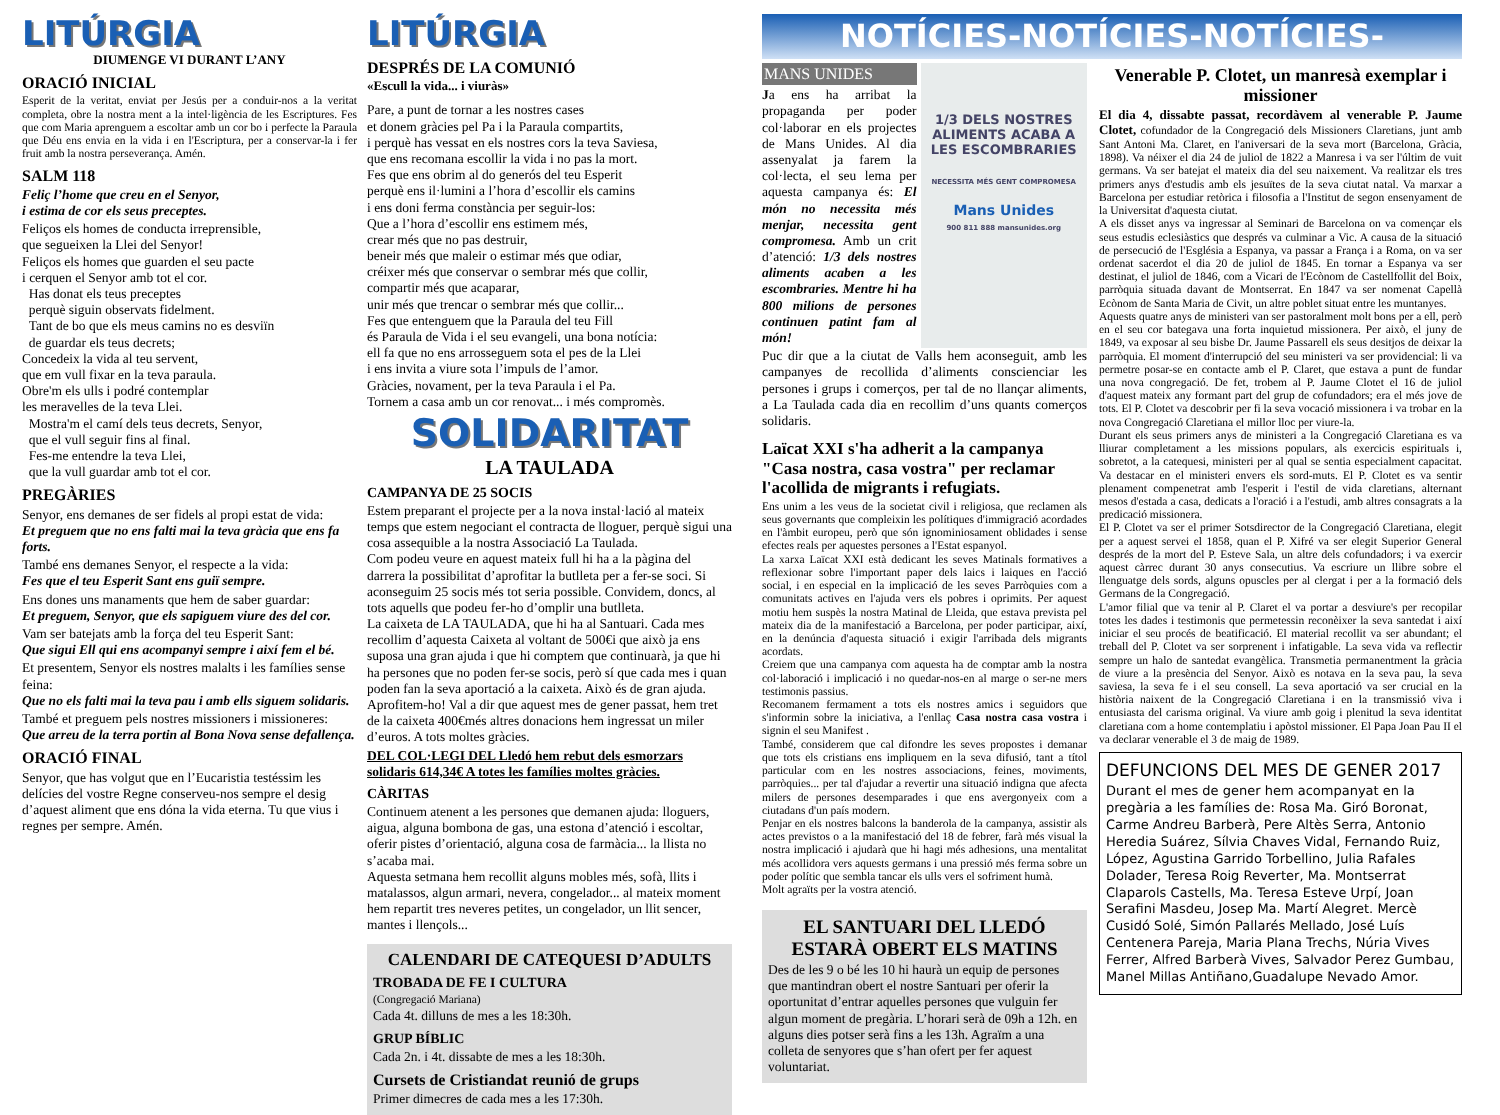LITÚRGIA
DIUMENGE VI DURANT L’ANY
ORACIÓ INICIAL
Esperit de la veritat, enviat per Jesús per a conduir-nos a la veritat completa, obre la nostra ment a la intel·ligència de les Escriptures. Fes que com Maria aprenguem a escoltar amb un cor bo i perfecte la Paraula que Déu ens envia en la vida i en l'Escriptura, per a conservar-la i fer fruit amb la nostra perseverança. Amén.
SALM 118
Feliç l’home que creu en el Senyor,
i estima de cor els seus preceptes.
Feliços els homes de conducta irreprensible,
que segueixen la Llei del Senyor!
Feliços els homes que guarden el seu pacte
i cerquen el Senyor amb tot el cor.
Has donat els teus preceptes
perquè siguin observats fidelment.
Tant de bo que els meus camins no es desviïn
de guardar els teus decrets;
Concedeix la vida al teu servent,
que em vull fixar en la teva paraula.
Obre'm els ulls i podré contemplar
les meravelles de la teva Llei.
Mostra'm el camí dels teus decrets, Senyor,
que el vull seguir fins al final.
Fes-me entendre la teva Llei,
que la vull guardar amb tot el cor.
PREGÀRIES
Senyor, ens demanes de ser fidels al propi estat de vida:
Et preguem que no ens falti mai la teva gràcia que ens fa forts.
També ens demanes Senyor, el respecte a la vida:
Fes que el teu Esperit Sant ens guiï sempre.
Ens dones uns manaments que hem de saber guardar:
Et preguem, Senyor, que els sapiguem viure des del cor.
Vam ser batejats amb la força del teu Esperit Sant:
Que sigui Ell qui ens acompanyi sempre i així fem el bé.
Et presentem, Senyor els nostres malalts i les famílies sense feina:
Que no els falti mai la teva pau i amb ells siguem solidaris.
També et preguem pels nostres missioners i missioneres:
Que arreu de la terra portin al Bona Nova sense defallença.
ORACIÓ FINAL
Senyor, que has volgut que en l’Eucaristia testéssim les delícies del vostre Regne conserveu-nos sempre el desig d’aquest aliment que ens dóna la vida eterna. Tu que vius i regnes per sempre. Amén.
LITÚRGIA
DESPRÉS DE LA COMUNIÓ
«Escull la vida... i viuràs»
Pare, a punt de tornar a les nostres cases
et donem gràcies pel Pa i la Paraula compartits,
i perquè has vessat en els nostres cors la teva Saviesa,
que ens recomana escollir la vida i no pas la mort.
Fes que ens obrim al do generós del teu Esperit
perquè ens il·lumini a l’hora d’escollir els camins
i ens doni ferma constància per seguir-los:
Que a l’hora d’escollir ens estimem més,
crear més que no pas destruir,
beneir més que maleir o estimar més que odiar,
créixer més que conservar o sembrar més que collir,
compartir més que acaparar,
unir més que trencar o sembrar més que collir...
Fes que entenguem que la Paraula del teu Fill
és Paraula de Vida i el seu evangeli, una bona notícia:
ell fa que no ens arrosseguem sota el pes de la Llei
i ens invita a viure sota l’impuls de l’amor.
Gràcies, novament, per la teva Paraula i el Pa.
Tornem a casa amb un cor renovat... i més compromès.
SOLIDARITAT
LA TAULADA
CAMPANYA DE 25 SOCIS
Estem preparant el projecte per a la nova instal·lació al mateix temps que estem negociant el contracta de lloguer, perquè sigui una cosa assequible a la nostra Associació La Taulada.
Com podeu veure en aquest mateix full hi ha a la pàgina del darrera la possibilitat d’aprofitar la butlleta per a fer-se soci. Si aconseguim 25 socis més tot seria possible. Convidem, doncs, al tots aquells que podeu fer-ho d’omplir una butlleta.
La caixeta de LA TAULADA, que hi ha al Santuari. Cada mes recollim d’aquesta Caixeta al voltant de 500€i que això ja ens suposa una gran ajuda i que hi comptem que continuarà, ja que hi ha persones que no poden fer-se socis, però sí que cada mes i quan poden fan la seva aportació a la caixeta. Això és de gran ajuda. Aprofitem-ho! Val a dir que aquest mes de gener passat, hem tret de la caixeta 400€més altres donacions hem ingressat un miler d’euros. A tots moltes gràcies.
DEL COL·LEGI DEL Lledó hem rebut dels esmorzars solidaris 614,34€ A totes les famílies moltes gràcies.
CÀRITAS
Continuem atenent a les persones que demanen ajuda: lloguers, aigua, alguna bombona de gas, una estona d’atenció i escoltar, oferir pistes d’orientació, alguna cosa de farmàcia... la llista no s’acaba mai.
Aquesta setmana hem recollit alguns mobles més, sofà, llits i matalassos, algun armari, nevera, congelador... al mateix moment hem repartit tres neveres petites, un congelador, un llit sencer, mantes i llençols...
CALENDARI DE CATEQUESI D’ADULTS
TROBADA DE FE I CULTURA
(Congregació Mariana)
Cada 4t. dilluns de mes a les 18:30h.
GRUP BÍBLIC
Cada 2n. i 4t. dissabte de mes a les 18:30h.
Cursets de Cristiandat reunió de grups
Primer dimecres de cada mes a les 17:30h.
NOTÍCIES-NOTÍCIES-NOTÍCIES-
MANS UNIDES
Ja ens ha arribat la propaganda per poder col·laborar en els projectes de Mans Unides. Al dia assenyalat ja farem la col·lecta, el seu lema per aquesta campanya és: El món no necessita més menjar, necessita gent compromesa. Amb un crit d’atenció: 1/3 dels nostres aliments acaben a les escombraries. Mentre hi ha 800 milions de persones continuen patint fam al món!
1/3 DELS NOSTRES ALIMENTS ACABA A LES ESCOMBRARIES
NECESSITA MÉS GENT COMPROMESA
Mans Unides
900 811 888 mansunides.org
Puc dir que a la ciutat de Valls hem aconseguit, amb les campanyes de recollida d’aliments conscienciar les persones i grups i comerços, per tal de no llançar aliments, a La Taulada cada dia en recollim d’uns quants comerços solidaris.
Laïcat XXI s'ha adherit a la campanya "Casa nostra, casa vostra" per reclamar l'acollida de migrants i refugiats.
Ens unim a les veus de la societat civil i religiosa, que reclamen als seus governants que compleixin les polítiques d'immigració acordades en l'àmbit europeu, però que són ignominiosament oblidades i sense efectes reals per aquestes persones a l'Estat espanyol.
La xarxa Laïcat XXI està dedicant les seves Matinals formatives a reflexionar sobre l'important paper dels laics i laiques en l'acció social, i en especial en la implicació de les seves Parròquies com a comunitats actives en l'ajuda vers els pobres i oprimits. Per aquest motiu hem suspès la nostra Matinal de Lleida, que estava prevista pel mateix dia de la manifestació a Barcelona, per poder participar, així, en la denúncia d'aquesta situació i exigir l'arribada dels migrants acordats.
Creiem que una campanya com aquesta ha de comptar amb la nostra col·laboració i implicació i no quedar-nos-en al marge o ser-ne mers testimonis passius.
Recomanem fermament a tots els nostres amics i seguidors que s'informin sobre la iniciativa, a l'enllaç Casa nostra casa vostra i signin el seu Manifest .
També, considerem que cal difondre les seves propostes i demanar que tots els cristians ens impliquem en la seva difusió, tant a títol particular com en les nostres associacions, feines, moviments, parròquies... per tal d'ajudar a revertir una situació indigna que afecta milers de persones desemparades i que ens avergonyeix com a ciutadans d'un país modern.
Penjar en els nostres balcons la banderola de la campanya, assistir als actes previstos o a la manifestació del 18 de febrer, farà més visual la nostra implicació i ajudarà que hi hagi més adhesions, una mentalitat més acollidora vers aquests germans i una pressió més ferma sobre un poder polític que sembla tancar els ulls vers el sofriment humà.
Molt agraïts per la vostra atenció.
EL SANTUARI DEL LLEDÓ ESTARÀ OBERT ELS MATINS
Des de les 9 o bé les 10 hi haurà un equip de persones que mantindran obert el nostre Santuari per oferir la oportunitat d’entrar aquelles persones que vulguin fer algun moment de pregària. L’horari serà de 09h a 12h. en alguns dies potser serà fins a les 13h. Agraïm a una colleta de senyores que s’han ofert per fer aquest voluntariat.
Venerable P. Clotet, un manresà exemplar i missioner
El dia 4, dissabte passat, recordàvem al venerable P. Jaume Clotet, cofundador de la Congregació dels Missioners Claretians, junt amb Sant Antoni Ma. Claret, en l'aniversari de la seva mort (Barcelona, Gràcia, 1898). Va néixer el dia 24 de juliol de 1822 a Manresa i va ser l'últim de vuit germans. Va ser batejat el mateix dia del seu naixement. Va realitzar els tres primers anys d'estudis amb els jesuïtes de la seva ciutat natal. Va marxar a Barcelona per estudiar retòrica i filosofia a l'Institut de segon ensenyament de la Universitat d'aquesta ciutat.
A els disset anys va ingressar al Seminari de Barcelona on va començar els seus estudis eclesiàstics que després va culminar a Vic. A causa de la situació de persecució de l'Església a Espanya, va passar a França i a Roma, on va ser ordenat sacerdot el dia 20 de juliol de 1845. En tornar a Espanya va ser destinat, el juliol de 1846, com a Vicari de l'Ecònom de Castellfollit del Boix, parròquia situada davant de Montserrat. En 1847 va ser nomenat Capellà Ecònom de Santa Maria de Civit, un altre poblet situat entre les muntanyes.
Aquests quatre anys de ministeri van ser pastoralment molt bons per a ell, però en el seu cor bategava una forta inquietud missionera. Per això, el juny de 1849, va exposar al seu bisbe Dr. Jaume Passarell els seus desitjos de deixar la parròquia. El moment d'interrupció del seu ministeri va ser providencial: li va permetre posar-se en contacte amb el P. Claret, que estava a punt de fundar una nova congregació. De fet, trobem al P. Jaume Clotet el 16 de juliol d'aquest mateix any formant part del grup de cofundadors; era el més jove de tots. El P. Clotet va descobrir per fi la seva vocació missionera i va trobar en la nova Congregació Claretiana el millor lloc per viure-la.
Durant els seus primers anys de ministeri a la Congregació Claretiana es va lliurar completament a les missions populars, als exercicis espirituals i, sobretot, a la catequesi, ministeri per al qual se sentia especialment capacitat. Va destacar en el ministeri envers els sord-muts. El P. Clotet es va sentir plenament compenetrat amb l'esperit i l'estil de vida claretians, alternant mesos d'estada a casa, dedicats a l'oració i a l'estudi, amb altres consagrats a la predicació missionera.
El P. Clotet va ser el primer Sotsdirector de la Congregació Claretiana, elegit per a aquest servei el 1858, quan el P. Xifré va ser elegit Superior General després de la mort del P. Esteve Sala, un altre dels cofundadors; i va exercir aquest càrrec durant 30 anys consecutius. Va escriure un llibre sobre el llenguatge dels sords, alguns opuscles per al clergat i per a la formació dels Germans de la Congregació.
L'amor filial que va tenir al P. Claret el va portar a desviure's per recopilar totes les dades i testimonis que permetessin reconèixer la seva santedat i així iniciar el seu procés de beatificació. El material recollit va ser abundant; el treball del P. Clotet va ser sorprenent i infatigable. La seva vida va reflectir sempre un halo de santedat evangèlica. Transmetia permanentment la gràcia de viure a la presència del Senyor. Això es notava en la seva pau, la seva saviesa, la seva fe i el seu consell. La seva aportació va ser crucial en la història naixent de la Congregació Claretiana i en la transmissió viva i entusiasta del carisma original. Va viure amb goig i plenitud la seva identitat claretiana com a home contemplatiu i apòstol missioner. El Papa Joan Pau II el va declarar venerable el 3 de maig de 1989.
DEFUNCIONS DEL MES DE GENER 2017
Durant el mes de gener hem acompanyat en la pregària a les famílies de: Rosa Ma. Giró Boronat, Carme Andreu Barberà, Pere Altès Serra, Antonio Heredia Suárez, Sílvia Chaves Vidal, Fernando Ruiz, López, Agustina Garrido Torbellino, Julia Rafales Dolader, Teresa Roig Reverter, Ma. Montserrat Claparols Castells, Ma. Teresa Esteve Urpí, Joan Serafini Masdeu, Josep Ma. Martí Alegret. Mercè Cusidó Solé, Simón Pallarés Mellado, José Luís Centenera Pareja, Maria Plana Trechs, Núria Vives Ferrer, Alfred Barberà Vives, Salvador Perez Gumbau, Manel Millas Antiñano,Guadalupe Nevado Amor.